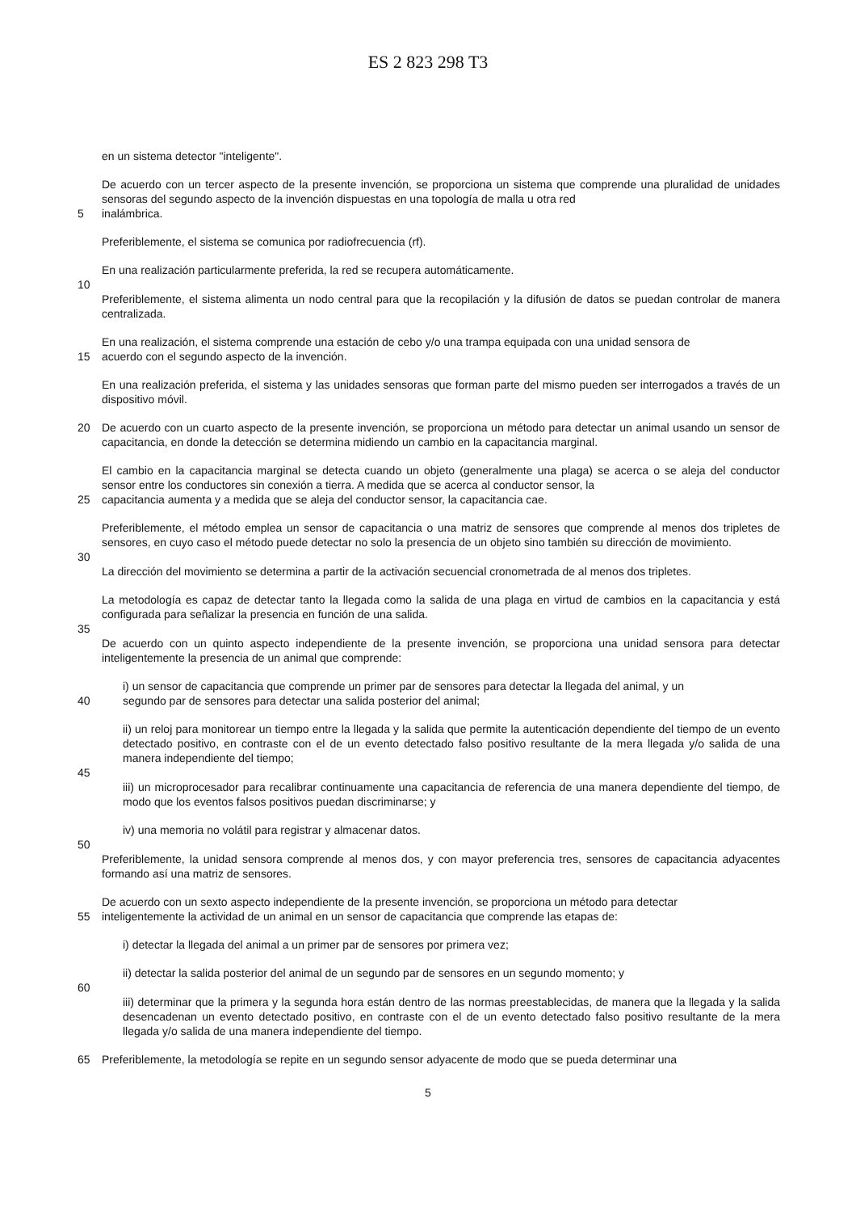ES 2 823 298 T3
en un sistema detector "inteligente".
De acuerdo con un tercer aspecto de la presente invención, se proporciona un sistema que comprende una pluralidad de unidades sensoras del segundo aspecto de la invención dispuestas en una topología de malla u otra red
5 inalámbrica.
Preferiblemente, el sistema se comunica por radiofrecuencia (rf).
En una realización particularmente preferida, la red se recupera automáticamente.
10
Preferiblemente, el sistema alimenta un nodo central para que la recopilación y la difusión de datos se puedan controlar de manera centralizada.
En una realización, el sistema comprende una estación de cebo y/o una trampa equipada con una unidad sensora de
15 acuerdo con el segundo aspecto de la invención.
En una realización preferida, el sistema y las unidades sensoras que forman parte del mismo pueden ser interrogados a través de un dispositivo móvil.
20 De acuerdo con un cuarto aspecto de la presente invención, se proporciona un método para detectar un animal usando un sensor de capacitancia, en donde la detección se determina midiendo un cambio en la capacitancia marginal.
El cambio en la capacitancia marginal se detecta cuando un objeto (generalmente una plaga) se acerca o se aleja del conductor sensor entre los conductores sin conexión a tierra. A medida que se acerca al conductor sensor, la
25 capacitancia aumenta y a medida que se aleja del conductor sensor, la capacitancia cae.
Preferiblemente, el método emplea un sensor de capacitancia o una matriz de sensores que comprende al menos dos tripletes de sensores, en cuyo caso el método puede detectar no solo la presencia de un objeto sino también su dirección de movimiento.
30
La dirección del movimiento se determina a partir de la activación secuencial cronometrada de al menos dos tripletes.
La metodología es capaz de detectar tanto la llegada como la salida de una plaga en virtud de cambios en la capacitancia y está configurada para señalizar la presencia en función de una salida.
35
De acuerdo con un quinto aspecto independiente de la presente invención, se proporciona una unidad sensora para detectar inteligentemente la presencia de un animal que comprende:
i) un sensor de capacitancia que comprende un primer par de sensores para detectar la llegada del animal, y un
40 segundo par de sensores para detectar una salida posterior del animal;
ii) un reloj para monitorear un tiempo entre la llegada y la salida que permite la autenticación dependiente del tiempo de un evento detectado positivo, en contraste con el de un evento detectado falso positivo resultante de la mera llegada y/o salida de una manera independiente del tiempo;
45
iii) un microprocesador para recalibrar continuamente una capacitancia de referencia de una manera dependiente del tiempo, de modo que los eventos falsos positivos puedan discriminarse; y
iv) una memoria no volátil para registrar y almacenar datos.
50
Preferiblemente, la unidad sensora comprende al menos dos, y con mayor preferencia tres, sensores de capacitancia adyacentes formando así una matriz de sensores.
De acuerdo con un sexto aspecto independiente de la presente invención, se proporciona un método para detectar
55 inteligentemente la actividad de un animal en un sensor de capacitancia que comprende las etapas de:
i) detectar la llegada del animal a un primer par de sensores por primera vez;
ii) detectar la salida posterior del animal de un segundo par de sensores en un segundo momento; y
60
iii) determinar que la primera y la segunda hora están dentro de las normas preestablecidas, de manera que la llegada y la salida desencadenan un evento detectado positivo, en contraste con el de un evento detectado falso positivo resultante de la mera llegada y/o salida de una manera independiente del tiempo.
65 Preferiblemente, la metodología se repite en un segundo sensor adyacente de modo que se pueda determinar una
5